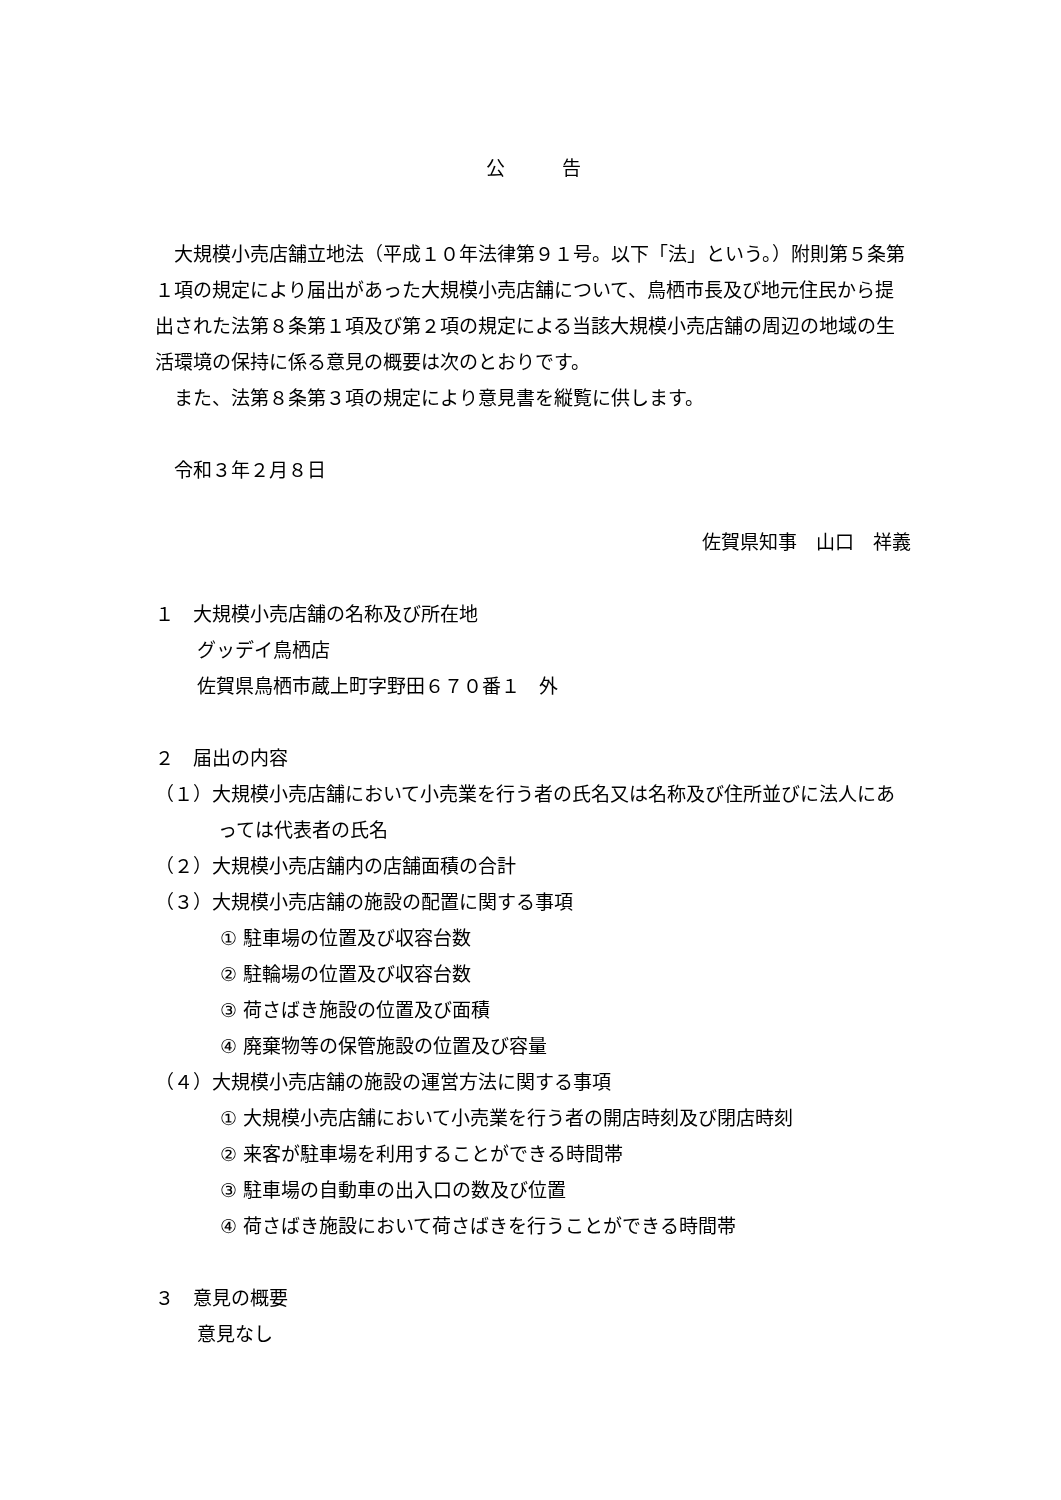公　　　告
大規模小売店舗立地法（平成１０年法律第９１号。以下「法」という。）附則第５条第１項の規定により届出があった大規模小売店舗について、鳥栖市長及び地元住民から提出された法第８条第１項及び第２項の規定による当該大規模小売店舗の周辺の地域の生活環境の保持に係る意見の概要は次のとおりです。
また、法第８条第３項の規定により意見書を縦覧に供します。
令和３年２月８日
佐賀県知事　山口　祥義
１　大規模小売店舗の名称及び所在地
グッデイ鳥栖店
佐賀県鳥栖市蔵上町字野田６７０番１　外
２　届出の内容
（１）大規模小売店舗において小売業を行う者の氏名又は名称及び住所並びに法人にあっては代表者の氏名
（２）大規模小売店舗内の店舗面積の合計
（３）大規模小売店舗の施設の配置に関する事項
① 駐車場の位置及び収容台数
② 駐輪場の位置及び収容台数
③ 荷さばき施設の位置及び面積
④ 廃棄物等の保管施設の位置及び容量
（４）大規模小売店舗の施設の運営方法に関する事項
① 大規模小売店舗において小売業を行う者の開店時刻及び閉店時刻
② 来客が駐車場を利用することができる時間帯
③ 駐車場の自動車の出入口の数及び位置
④ 荷さばき施設において荷さばきを行うことができる時間帯
３　意見の概要
意見なし